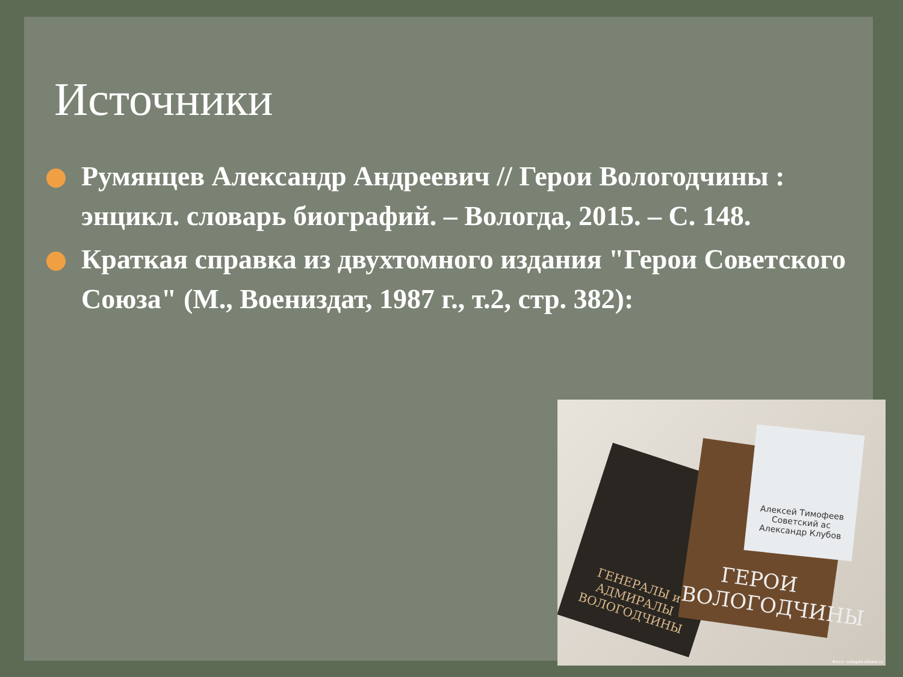Источники
Румянцев Александр Андреевич // Герои Вологодчины : энцикл. словарь биографий. – Вологда, 2015. – С. 148.
Краткая справка из двухтомного издания "Герои Советского Союза" (М., Воениздат, 1987 г., т.2, стр. 382):
ГЕНЕРАЛЫ и АДМИРАЛЫ ВОЛОГОДЧИНЫ
ГЕРОИ ВОЛОГОДЧИНЫ
Алексей Тимофеев Советский ас Александр Клубов
Фото: vologda-oblast.ru